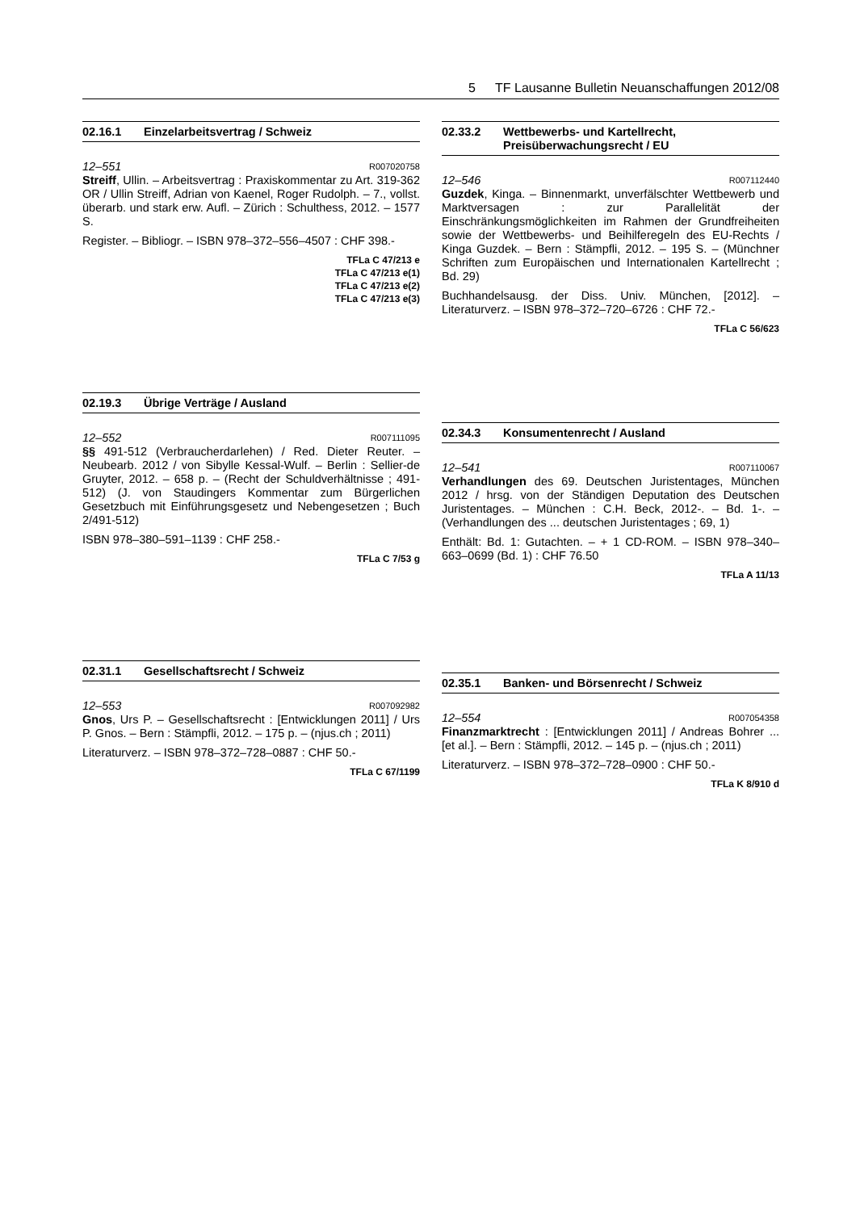5 TF Lausanne Bulletin Neuanschaffungen 2012/08
02.16.1 Einzelarbeitsvertrag / Schweiz
12–551 R007020758
Streiff, Ullin. – Arbeitsvertrag : Praxiskommentar zu Art. 319-362 OR / Ullin Streiff, Adrian von Kaenel, Roger Rudolph. – 7., vollst. überarb. und stark erw. Aufl. – Zürich : Schulthess, 2012. – 1577 S.
Register. – Bibliogr. – ISBN 978–372–556–4507 : CHF 398.-
TFLa C 47/213 e
TFLa C 47/213 e(1)
TFLa C 47/213 e(2)
TFLa C 47/213 e(3)
02.19.3 Übrige Verträge / Ausland
12–552 R007111095
§§ 491-512 (Verbraucherdarlehen) / Red. Dieter Reuter. – Neubearb. 2012 / von Sibylle Kessal-Wulf. – Berlin : Sellier-de Gruyter, 2012. – 658 p. – (Recht der Schuldverhältnisse ; 491-512) (J. von Staudingers Kommentar zum Bürgerlichen Gesetzbuch mit Einführungsgesetz und Nebengesetzen ; Buch 2/491-512)
ISBN 978–380–591–1139 : CHF 258.-
TFLa C 7/53 g
02.31.1 Gesellschaftsrecht / Schweiz
12–553 R007092982
Gnos, Urs P. – Gesellschaftsrecht : [Entwicklungen 2011] / Urs P. Gnos. – Bern : Stämpfli, 2012. – 175 p. – (njus.ch ; 2011)
Literaturverz. – ISBN 978–372–728–0887 : CHF 50.-
TFLa C 67/1199
02.33.2 Wettbewerbs- und Kartellrecht,
Preisüberwachungsrecht / EU
12–546 R007112440
Guzdek, Kinga. – Binnenmarkt, unverfälschter Wettbewerb und Marktversagen : zur Parallelität der Einschränkungsmöglichkeiten im Rahmen der Grundfreiheiten sowie der Wettbewerbs- und Beihilferegeln des EU-Rechts / Kinga Guzdek. – Bern : Stämpfli, 2012. – 195 S. – (Münchner Schriften zum Europäischen und Internationalen Kartellrecht ; Bd. 29)
Buchhandelsausg. der Diss. Univ. München, [2012]. – Literaturverz. – ISBN 978–372–720–6726 : CHF 72.-
TFLa C 56/623
02.34.3 Konsumentenrecht / Ausland
12–541 R007110067
Verhandlungen des 69. Deutschen Juristentages, München 2012 / hrsg. von der Ständigen Deputation des Deutschen Juristentages. – München : C.H. Beck, 2012-. – Bd. 1-. – (Verhandlungen des ... deutschen Juristentages ; 69, 1)
Enthält: Bd. 1: Gutachten. – + 1 CD-ROM. – ISBN 978–340–663–0699 (Bd. 1) : CHF 76.50
TFLa A 11/13
02.35.1 Banken- und Börsenrecht / Schweiz
12–554 R007054358
Finanzmarktrecht : [Entwicklungen 2011] / Andreas Bohrer ... [et al.]. – Bern : Stämpfli, 2012. – 145 p. – (njus.ch ; 2011)
Literaturverz. – ISBN 978–372–728–0900 : CHF 50.-
TFLa K 8/910 d